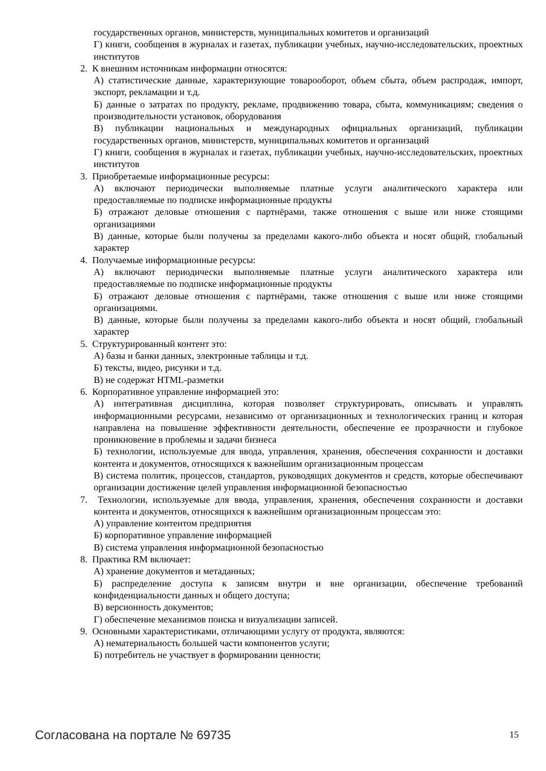государственных органов, министерств, муниципальных комитетов и организаций
Г) книги, сообщения в журналах и газетах, публикации учебных, научно-исследовательских, проектных институтов
2. К внешним источникам информации относятся:
А) статистические данные, характеризующие товарооборот, объем сбыта, объем распродаж, импорт, экспорт, рекламации и т.д.
Б) данные о затратах по продукту, рекламе, продвижению товара, сбыта, коммуникациям; сведения о производительности установок, оборудования
В) публикации национальных и международных официальных организаций, публикации государственных органов, министерств, муниципальных комитетов и организаций
Г) книги, сообщения в журналах и газетах, публикации учебных, научно-исследовательских, проектных институтов
3. Приобретаемые информационные ресурсы:
А) включают периодически выполняемые платные услуги аналитического характера или предоставляемые по подписке информационные продукты
Б) отражают деловые отношения с партнёрами, также отношения с выше или ниже стоящими организациями
В) данные, которые были получены за пределами какого-либо объекта и носят общий, глобальный характер
4. Получаемые информационные ресурсы:
А) включают периодически выполняемые платные услуги аналитического характера или предоставляемые по подписке информационные продукты
Б) отражают деловые отношения с партнёрами, также отношения с выше или ниже стоящими организациями.
В) данные, которые были получены за пределами какого-либо объекта и носят общий, глобальный характер
5. Структурированный контент это:
А) базы и банки данных, электронные таблицы и т.д.
Б) тексты, видео, рисунки и т.д.
В) не содержат HTML-разметки
6. Корпоративное управление информацией это:
А) интегративная дисциплина, которая позволяет структурировать, описывать и управлять информационными ресурсами, независимо от организационных и технологических границ и которая направлена на повышение эффективности деятельности, обеспечение ее прозрачности и глубокое проникновение в проблемы и задачи бизнеса
Б) технологии, используемые для ввода, управления, хранения, обеспечения сохранности и доставки контента и документов, относящихся к важнейшим организационным процессам
В) система политик, процессов, стандартов, руководящих документов и средств, которые обеспечивают организации достижение целей управления информационной безопасностью
7. Технологии, используемые для ввода, управления, хранения, обеспечения сохранности и доставки контента и документов, относящихся к важнейшим организационным процессам это:
А) управление контентом предприятия
Б) корпоративное управление информацией
В) система управления информационной безопасностью
8. Практика RM включает:
А) хранение документов и метаданных;
Б) распределение доступа к записям внутри и вне организации, обеспечение требований конфиденциальности данных и общего доступа;
В) версионность документов;
Г) обеспечение механизмов поиска и визуализации записей.
9. Основными характеристиками, отличающими услугу от продукта, являются:
А) нематериальность большей части компонентов услуги;
Б) потребитель не участвует в формировании ценности;
Согласована на портале № 69735 15